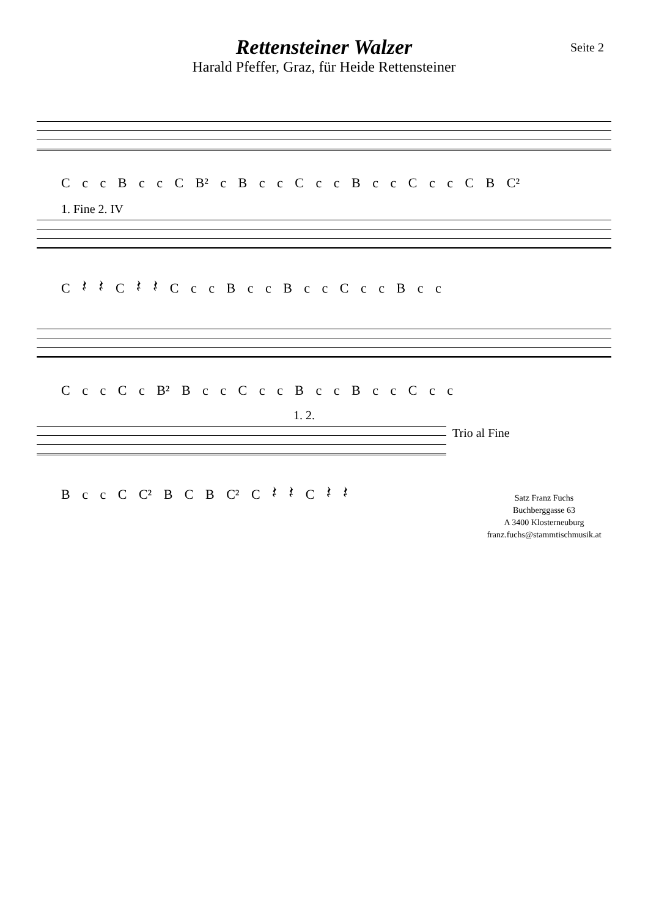Seite 2
Rettensteiner Walzer
Harald Pfeffer, Graz, für Heide Rettensteiner
C c c B c c C B² c B c c C c c B c c C c c C B C²
1. Fine 2. IV
C 𝄽 𝄽 C 𝄽 𝄽 C c c B c c B c c C c c B c c
C c c C c B² B c c C c c B c c B c c C c c
1. 2.
Trio al Fine
B c c C C² B C B C² C 𝄽 𝄽 C 𝄽 𝄽
Satz Franz Fuchs
Buchberggasse 63
A 3400 Klosterneuburg
franz.fuchs@stammtischmusik.at